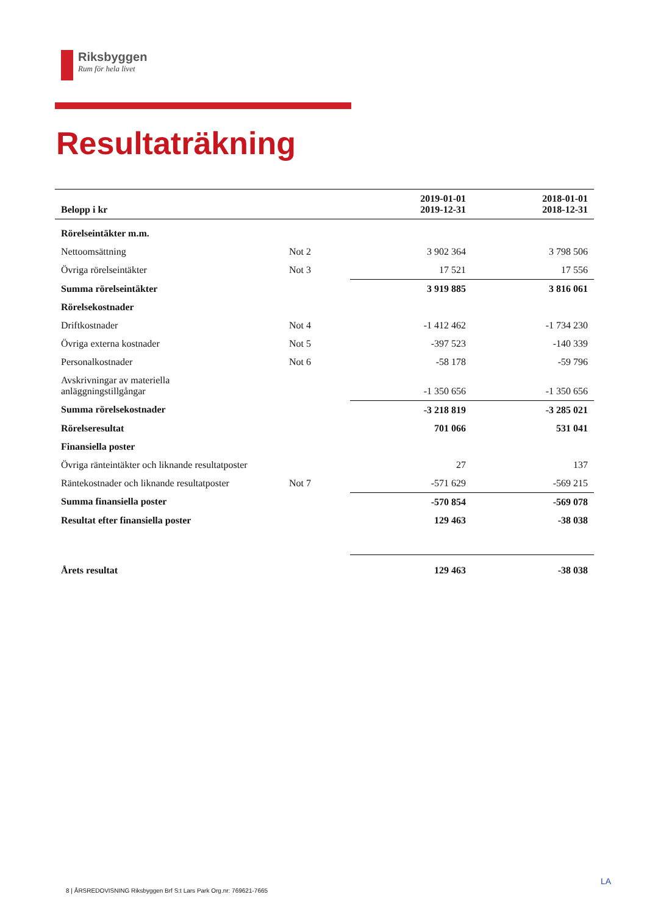Riksbyggen
Rum för hela livet
Resultaträkning
| Belopp i kr | | 2019-01-01 2019-12-31 | 2018-01-01 2018-12-31 |
| --- | --- | --- | --- |
| Rörelseintäkter m.m. | | | |
| Nettoomsättning | Not 2 | 3 902 364 | 3 798 506 |
| Övriga rörelseintäkter | Not 3 | 17 521 | 17 556 |
| Summa rörelseintäkter | | 3 919 885 | 3 816 061 |
| Rörelsekostnader | | | |
| Driftkostnader | Not 4 | -1 412 462 | -1 734 230 |
| Övriga externa kostnader | Not 5 | -397 523 | -140 339 |
| Personalkostnader | Not 6 | -58 178 | -59 796 |
| Avskrivningar av materiella anläggningstillgångar | | -1 350 656 | -1 350 656 |
| Summa rörelsekostnader | | -3 218 819 | -3 285 021 |
| Rörelseresultat | | 701 066 | 531 041 |
| Finansiella poster | | | |
| Övriga ränteintäkter och liknande resultatposter | | 27 | 137 |
| Räntekostnader och liknande resultatposter | Not 7 | -571 629 | -569 215 |
| Summa finansiella poster | | -570 854 | -569 078 |
| Resultat efter finansiella poster | | 129 463 | -38 038 |
| Årets resultat | | 129 463 | -38 038 |
LA
8 | ÅRSREDOVISNING Riksbyggen Brf S:t Lars Park Org.nr: 769621-7665